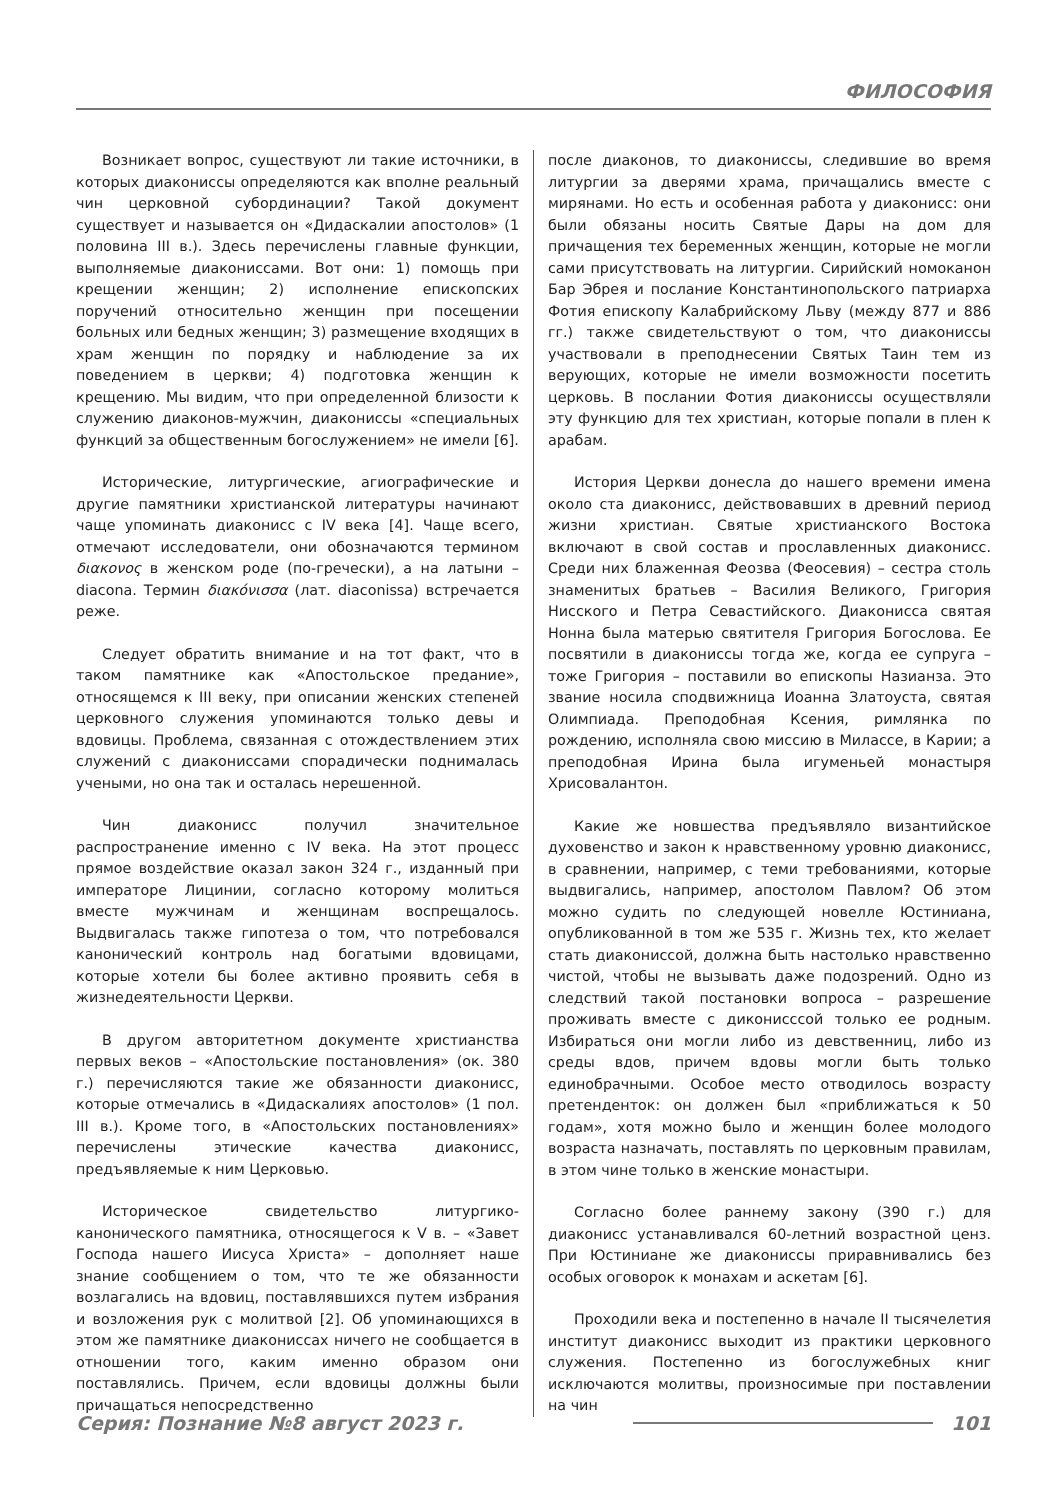ФИЛОСОФИЯ
Возникает вопрос, существуют ли такие источники, в которых диакониссы определяются как вполне реальный чин церковной субординации? Такой документ существует и называется он «Дидаскалии апостолов» (1 половина III в.). Здесь перечислены главные функции, выполняемые диакониссами. Вот они: 1) помощь при крещении женщин; 2) исполнение епископских поручений относительно женщин при посещении больных или бедных женщин; 3) размещение входящих в храм женщин по порядку и наблюдение за их поведением в церкви; 4) подготовка женщин к крещению. Мы видим, что при определенной близости к служению диаконов-мужчин, диакониссы «специальных функций за общественным богослужением» не имели [6].
Исторические, литургические, агиографические и другие памятники христианской литературы начинают чаще упоминать диаконисс с IV века [4]. Чаще всего, отмечают исследователи, они обозначаются термином διακονος в женском роде (по-гречески), а на латыни – diacona. Термин διακόνισσα (лат. diaconissa) встречается реже.
Следует обратить внимание и на тот факт, что в таком памятнике как «Апостольское предание», относящемся к III веку, при описании женских степеней церковного служения упоминаются только девы и вдовицы. Проблема, связанная с отождествлением этих служений с диакониссами спорадически поднималась учеными, но она так и осталась нерешенной.
Чин диаконисс получил значительное распространение именно с IV века. На этот процесс прямое воздействие оказал закон 324 г., изданный при императоре Лицинии, согласно которому молиться вместе мужчинам и женщинам воспрещалось. Выдвигалась также гипотеза о том, что потребовался канонический контроль над богатыми вдовицами, которые хотели бы более активно проявить себя в жизнедеятельности Церкви.
В другом авторитетном документе христианства первых веков – «Апостольские постановления» (ок. 380 г.) перечисляются такие же обязанности диаконисс, которые отмечались в «Дидаскалиях апостолов» (1 пол. III в.). Кроме того, в «Апостольских постановлениях» перечислены этические качества диаконисс, предъявляемые к ним Церковью.
Историческое свидетельство литургико-канонического памятника, относящегося к V в. – «Завет Господа нашего Иисуса Христа» – дополняет наше знание сообщением о том, что те же обязанности возлагались на вдовиц, поставлявшихся путем избрания и возложения рук с молитвой [2]. Об упоминающихся в этом же памятнике диакониссах ничего не сообщается в отношении того, каким именно образом они поставлялись. Причем, если вдовицы должны были причащаться непосредственно
после диаконов, то диакониссы, следившие во время литургии за дверями храма, причащались вместе с мирянами. Но есть и особенная работа у диаконисс: они были обязаны носить Святые Дары на дом для причащения тех беременных женщин, которые не могли сами присутствовать на литургии. Сирийский номоканон Бар Эбрея и послание Константинопольского патриарха Фотия епископу Калабрийскому Льву (между 877 и 886 гг.) также свидетельствуют о том, что диакониссы участвовали в преподнесении Святых Таин тем из верующих, которые не имели возможности посетить церковь. В послании Фотия диакониссы осуществляли эту функцию для тех христиан, которые попали в плен к арабам.
История Церкви донесла до нашего времени имена около ста диаконисс, действовавших в древний период жизни христиан. Святые христианского Востока включают в свой состав и прославленных диаконисс. Среди них блаженная Феозва (Феосевия) – сестра столь знаменитых братьев – Василия Великого, Григория Нисского и Петра Севастийского. Диаконисса святая Нонна была матерью святителя Григория Богослова. Ее посвятили в диакониссы тогда же, когда ее супруга – тоже Григория – поставили во епископы Назианза. Это звание носила сподвижница Иоанна Златоуста, святая Олимпиада. Преподобная Ксения, римлянка по рождению, исполняла свою миссию в Милассе, в Карии; а преподобная Ирина была игуменьей монастыря Хрисовалантон.
Какие же новшества предъявляло византийское духовенство и закон к нравственному уровню диаконисс, в сравнении, например, с теми требованиями, которые выдвигались, например, апостолом Павлом? Об этом можно судить по следующей новелле Юстиниана, опубликованной в том же 535 г. Жизнь тех, кто желает стать диакониссой, должна быть настолько нравственно чистой, чтобы не вызывать даже подозрений. Одно из следствий такой постановки вопроса – разрешение проживать вместе с диконисссой только ее родным. Избираться они могли либо из девственниц, либо из среды вдов, причем вдовы могли быть только единобрачными. Особое место отводилось возрасту претенденток: он должен был «приближаться к 50 годам», хотя можно было и женщин более молодого возраста назначать, поставлять по церковным правилам, в этом чине только в женские монастыри.
Согласно более раннему закону (390 г.) для диаконисс устанавливался 60-летний возрастной ценз. При Юстиниане же диакониссы приравнивались без особых оговорок к монахам и аскетам [6].
Проходили века и постепенно в начале II тысячелетия институт диаконисс выходит из практики церковного служения. Постепенно из богослужебных книг исключаются молитвы, произносимые при поставлении на чин
Серия: Познание №8 август 2023 г. 101